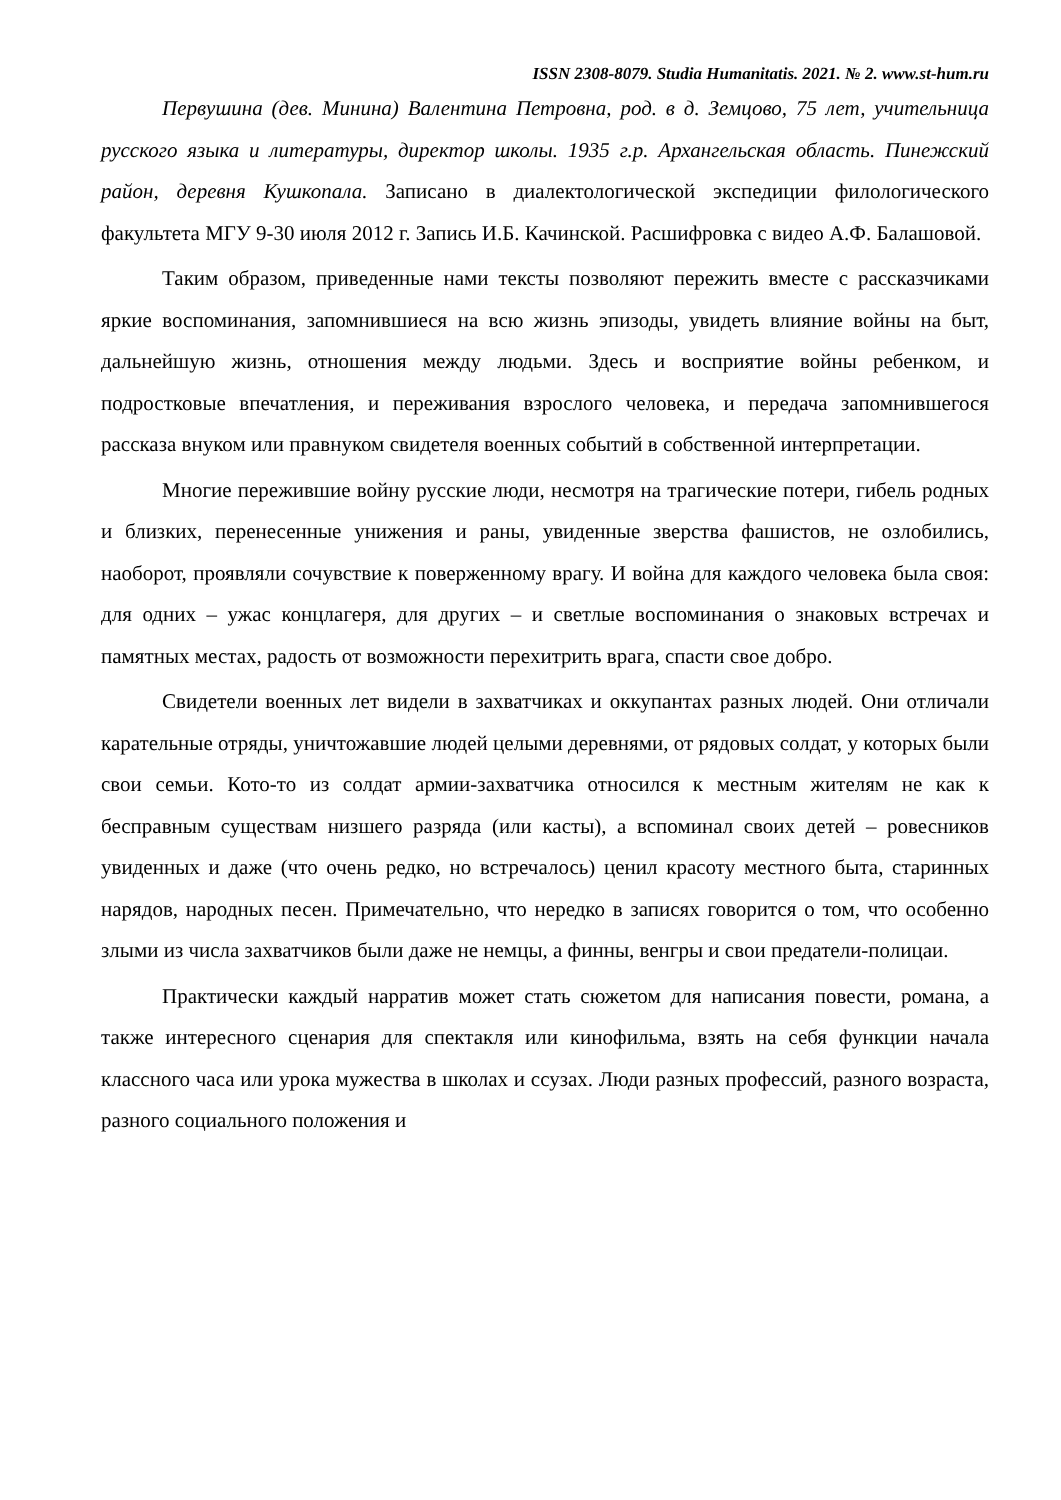ISSN 2308-8079. Studia Humanitatis. 2021. № 2. www.st-hum.ru
Первушина (дев. Минина) Валентина Петровна, род. в д. Земцово, 75 лет, учительница русского языка и литературы, директор школы. 1935 г.р. Архангельская область. Пинежский район, деревня Кушкопала. Записано в диалектологической экспедиции филологического факультета МГУ 9-30 июля 2012 г. Запись И.Б. Качинской. Расшифровка с видео А.Ф. Балашовой.
Таким образом, приведенные нами тексты позволяют пережить вместе с рассказчиками яркие воспоминания, запомнившиеся на всю жизнь эпизоды, увидеть влияние войны на быт, дальнейшую жизнь, отношения между людьми. Здесь и восприятие войны ребенком, и подростковые впечатления, и переживания взрослого человека, и передача запомнившегося рассказа внуком или правнуком свидетеля военных событий в собственной интерпретации.
Многие пережившие войну русские люди, несмотря на трагические потери, гибель родных и близких, перенесенные унижения и раны, увиденные зверства фашистов, не озлобились, наоборот, проявляли сочувствие к поверженному врагу. И война для каждого человека была своя: для одних – ужас концлагеря, для других – и светлые воспоминания о знаковых встречах и памятных местах, радость от возможности перехитрить врага, спасти свое добро.
Свидетели военных лет видели в захватчиках и оккупантах разных людей. Они отличали карательные отряды, уничтожавшие людей целыми деревнями, от рядовых солдат, у которых были свои семьи. Кото-то из солдат армии-захватчика относился к местным жителям не как к бесправным существам низшего разряда (или касты), а вспоминал своих детей – ровесников увиденных и даже (что очень редко, но встречалось) ценил красоту местного быта, старинных нарядов, народных песен. Примечательно, что нередко в записях говорится о том, что особенно злыми из числа захватчиков были даже не немцы, а финны, венгры и свои предатели-полицаи.
Практически каждый нарратив может стать сюжетом для написания повести, романа, а также интересного сценария для спектакля или кинофильма, взять на себя функции начала классного часа или урока мужества в школах и ссузах. Люди разных профессий, разного возраста, разного социального положения и